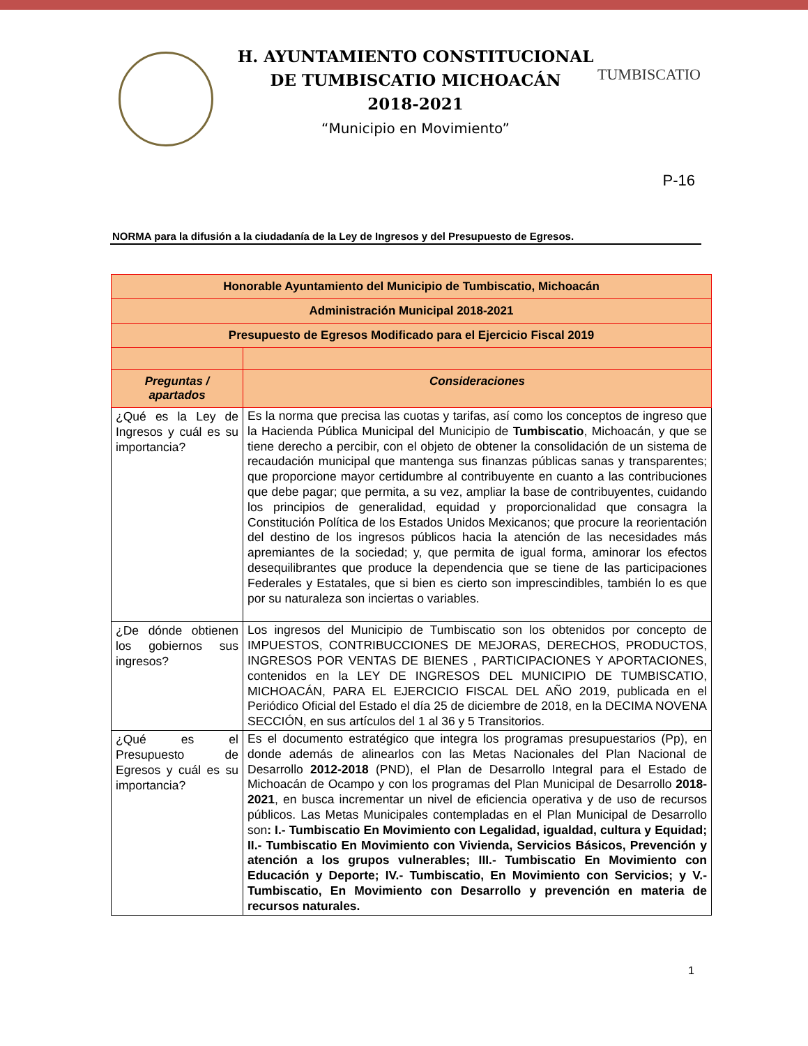H. AYUNTAMIENTO CONSTITUCIONAL
DE TUMBISCATIO MICHOACÁN
2018-2021
“Municipio en Movimiento”
TUMBISCATIO
P-16
NORMA para la difusión a la ciudadanía de la Ley de Ingresos y del Presupuesto de Egresos.
| Honorable Ayuntamiento del Municipio de Tumbiscatio, Michoacán | |
| --- | --- |
| Administración Municipal 2018-2021 | |
| Presupuesto de Egresos Modificado para el Ejercicio Fiscal 2019 | |
| Preguntas / apartados | Consideraciones |
| ¿Qué es la Ley de Ingresos y cuál es su importancia? | Es la norma que precisa las cuotas y tarifas, así como los conceptos de ingreso que la Hacienda Pública Municipal del Municipio de Tumbiscatio , Michoacán, y que se tiene derecho a percibir, con el objeto de obtener la consolidación de un sistema de recaudación municipal que mantenga sus finanzas públicas sanas y transparentes; que proporcione mayor certidumbre al contribuyente en cuanto a las contribuciones que debe pagar; que permita, a su vez, ampliar la base de contribuyentes, cuidando los principios de generalidad, equidad y proporcionalidad que consagra la Constitución Política de los Estados Unidos Mexicanos; que procure la reorientación del destino de los ingresos públicos hacia la atención de las necesidades más apremiantes de la sociedad; y, que permita de igual forma, aminorar los efectos desequilibrantes que produce la dependencia que se tiene de las participaciones Federales y Estatales, que si bien es cierto son imprescindibles, también lo es que por su naturaleza son inciertas o variables. |
| ¿De dónde obtienen los gobiernos sus ingresos? | Los ingresos del Municipio de Tumbiscatio son los obtenidos por concepto de IMPUESTOS, CONTRIBUCCIONES DE MEJORAS, DERECHOS, PRODUCTOS, INGRESOS POR VENTAS DE BIENES , PARTICIPACIONES Y APORTACIONES, contenidos en la LEY DE INGRESOS DEL MUNICIPIO DE TUMBISCATIO, MICHOACÁN, PARA EL EJERCICIO FISCAL DEL AÑO 2019, publicada en el Periódico Oficial del Estado el día 25 de diciembre de 2018, en la DECIMA NOVENA SECCIÓN, en sus artículos del 1 al 36 y 5 Transitorios. |
| ¿Qué es el Presupuesto de Egresos y cuál es su importancia? | Es el documento estratégico que integra los programas presupuestarios (Pp), en donde además de alinearlos con las Metas Nacionales del Plan Nacional de Desarrollo 2012-2018 (PND), el Plan de Desarrollo Integral para el Estado de Michoacán de Ocampo y con los programas del Plan Municipal de Desarrollo 2018-2021 , en busca incrementar un nivel de eficiencia operativa y de uso de recursos públicos. Las Metas Municipales contempladas en el Plan Municipal de Desarrollo son : I.- Tumbiscatio En Movimiento con Legalidad, igualdad, cultura y Equidad; II.- Tumbiscatio En Movimiento con Vivienda, Servicios Básicos, Prevención y atención a los grupos vulnerables; III.- Tumbiscatio En Movimiento con Educación y Deporte; IV.- Tumbiscatio, En Movimiento con Servicios; y V.- Tumbiscatio, En Movimiento con Desarrollo y prevención en materia de recursos naturales. |
1